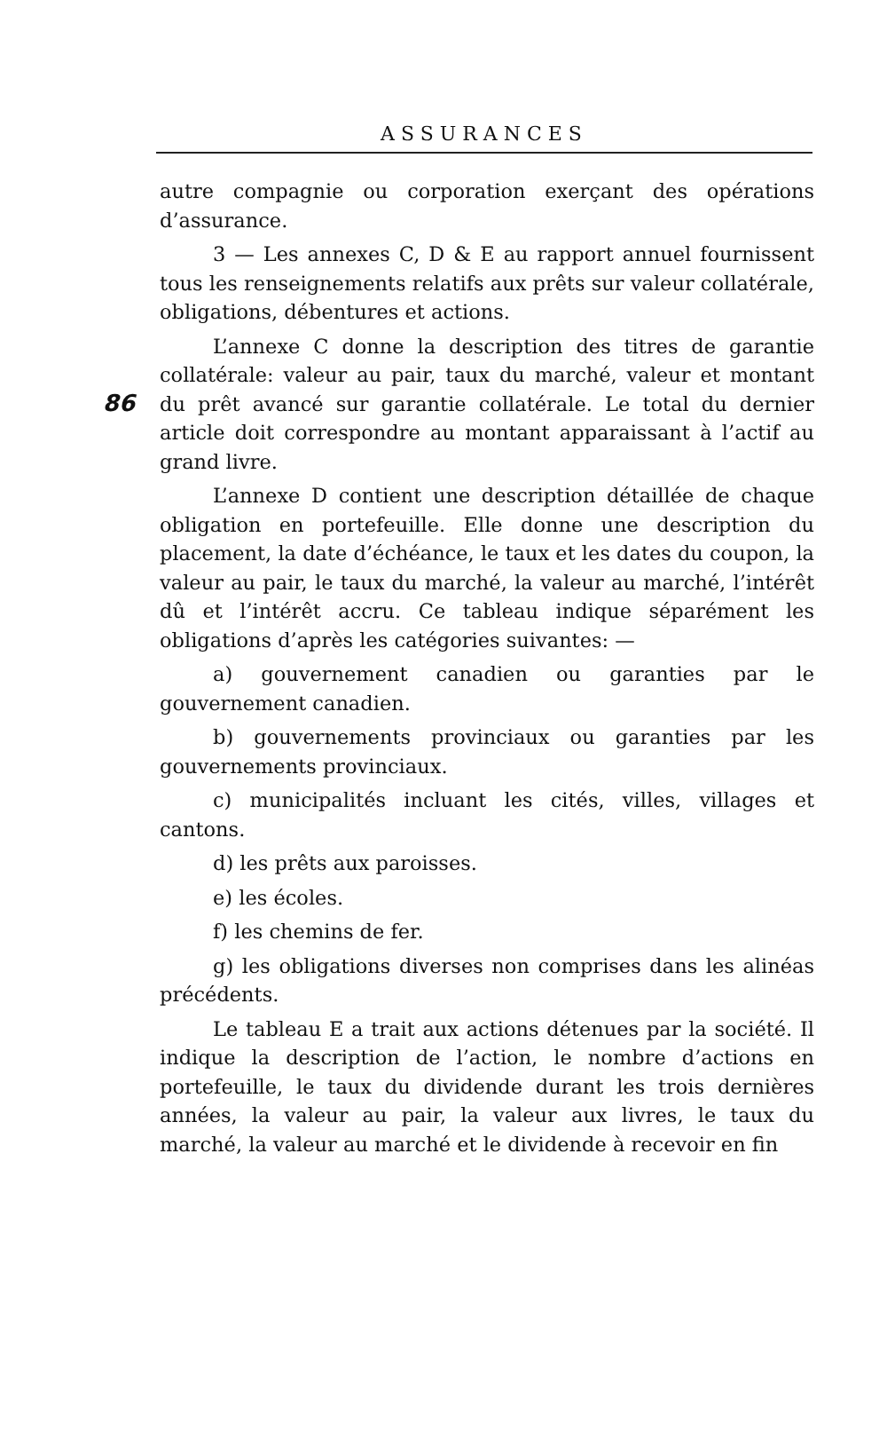ASSURANCES
86
autre compagnie ou corporation exerçant des opérations d’assurance.
3 — Les annexes C, D & E au rapport annuel fournissent tous les renseignements relatifs aux prêts sur valeur collatérale, obligations, débentures et actions.
L’annexe C donne la description des titres de garantie collatérale: valeur au pair, taux du marché, valeur et montant du prêt avancé sur garantie collatérale. Le total du dernier article doit correspondre au montant apparaissant à l’actif au grand livre.
L’annexe D contient une description détaillée de chaque obligation en portefeuille. Elle donne une description du placement, la date d’échéance, le taux et les dates du coupon, la valeur au pair, le taux du marché, la valeur au marché, l’intérêt dû et l’intérêt accru. Ce tableau indique séparément les obligations d’après les catégories suivantes: —
a) gouvernement canadien ou garanties par le gouvernement canadien.
b) gouvernements provinciaux ou garanties par les gouvernements provinciaux.
c) municipalités incluant les cités, villes, villages et cantons.
d) les prêts aux paroisses.
e) les écoles.
f) les chemins de fer.
g) les obligations diverses non comprises dans les alinéas précédents.
Le tableau E a trait aux actions détenues par la société. Il indique la description de l’action, le nombre d’actions en portefeuille, le taux du dividende durant les trois dernières années, la valeur au pair, la valeur aux livres, le taux du marché, la valeur au marché et le dividende à recevoir en fin